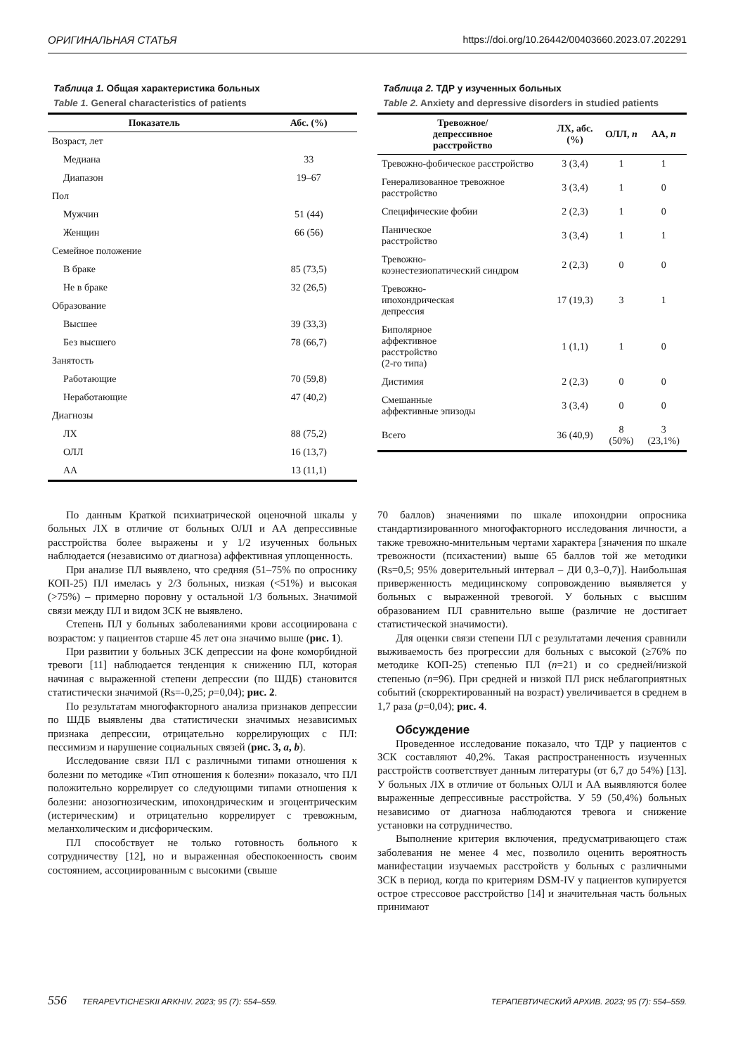ОРИГИНАЛЬНАЯ СТАТЬЯ https://doi.org/10.26442/00403660.2023.07.202291
Таблица 1. Общая характеристика больных
Table 1. General characteristics of patients
| Показатель | Абс. (%) |
| --- | --- |
| Возраст, лет | |
| Медиана | 33 |
| Диапазон | 19–67 |
| Пол | |
| Мужчин | 51 (44) |
| Женщин | 66 (56) |
| Семейное положение | |
| В браке | 85 (73,5) |
| Не в браке | 32 (26,5) |
| Образование | |
| Высшее | 39 (33,3) |
| Без высшего | 78 (66,7) |
| Занятость | |
| Работающие | 70 (59,8) |
| Неработающие | 47 (40,2) |
| Диагнозы | |
| ЛХ | 88 (75,2) |
| ОЛЛ | 16 (13,7) |
| АА | 13 (11,1) |
Таблица 2. ТДР у изученных больных
Table 2. Anxiety and depressive disorders in studied patients
| Тревожное/ депрессивное расстройство | ЛХ, абс. (%) | ОЛЛ, n | АА, n |
| --- | --- | --- | --- |
| Тревожно-фобическое расстройство | 3 (3,4) | 1 | 1 |
| Генерализованное тревожное расстройство | 3 (3,4) | 1 | 0 |
| Специфические фобии | 2 (2,3) | 1 | 0 |
| Паническое расстройство | 3 (3,4) | 1 | 1 |
| Тревожно- коэнестезиопатический синдром | 2 (2,3) | 0 | 0 |
| Тревожно- ипохондрическая депрессия | 17 (19,3) | 3 | 1 |
| Биполярное аффективное расстройство (2-го типа) | 1 (1,1) | 1 | 0 |
| Дистимия | 2 (2,3) | 0 | 0 |
| Смешанные аффективные эпизоды | 3 (3,4) | 0 | 0 |
| Всего | 36 (40,9) | 8 (50%) | 3 (23,1%) |
По данным Краткой психиатрической оценочной шкалы у больных ЛХ в отличие от больных ОЛЛ и АА депрессивные расстройства более выражены и у 1/2 изученных больных наблюдается (независимо от диагноза) аффективная уплощенность.
При анализе ПЛ выявлено, что средняя (51–75% по опроснику КОП-25) ПЛ имелась у 2/3 больных, низкая (<51%) и высокая (>75%) – примерно поровну у остальной 1/3 больных. Значимой связи между ПЛ и видом ЗСК не выявлено.
Степень ПЛ у больных заболеваниями крови ассоциирована с возрастом: у пациентов старше 45 лет она значимо выше (рис. 1).
При развитии у больных ЗСК депрессии на фоне коморбидной тревоги [11] наблюдается тенденция к снижению ПЛ, которая начиная с выраженной степени депрессии (по ШДБ) становится статистически значимой (Rs=-0,25; p=0,04); рис. 2.
По результатам многофакторного анализа признаков депрессии по ШДБ выявлены два статистически значимых независимых признака депрессии, отрицательно коррелирующих с ПЛ: пессимизм и нарушение социальных связей (рис. 3, a, b).
Исследование связи ПЛ с различными типами отношения к болезни по методике «Тип отношения к болезни» показало, что ПЛ положительно коррелирует со следующими типами отношения к болезни: анозогнозическим, ипохондрическим и эгоцентрическим (истерическим) и отрицательно коррелирует с тревожным, меланхолическим и дисфорическим.
ПЛ способствует не только готовность больного к сотрудничеству [12], но и выраженная обеспокоенность своим состоянием, ассоциированным с высокими (свыше
70 баллов) значениями по шкале ипохондрии опросника стандартизированного многофакторного исследования личности, а также тревожно-мнительным чертами характера [значения по шкале тревожности (психастении) выше 65 баллов той же методики (Rs=0,5; 95% доверительный интервал – ДИ 0,3–0,7)]. Наибольшая приверженность медицинскому сопровождению выявляется у больных с выраженной тревогой. У больных с высшим образованием ПЛ сравнительно выше (различие не достигает статистической значимости).
Для оценки связи степени ПЛ с результатами лечения сравнили выживаемость без прогрессии для больных с высокой (≥76% по методике КОП-25) степенью ПЛ (n=21) и со средней/низкой степенью (n=96). При средней и низкой ПЛ риск неблагоприятных событий (скорректированный на возраст) увеличивается в среднем в 1,7 раза (p=0,04); рис. 4.
Обсуждение
Проведенное исследование показало, что ТДР у пациентов с ЗСК составляют 40,2%. Такая распространенность изученных расстройств соответствует данным литературы (от 6,7 до 54%) [13]. У больных ЛХ в отличие от больных ОЛЛ и АА выявляются более выраженные депрессивные расстройства. У 59 (50,4%) больных независимо от диагноза наблюдаются тревога и снижение установки на сотрудничество.
Выполнение критерия включения, предусматривающего стаж заболевания не менее 4 мес, позволило оценить вероятность манифестации изучаемых расстройств у больных с различными ЗСК в период, когда по критериям DSM-IV у пациентов купируется острое стрессовое расстройство [14] и значительная часть больных принимают
556 TERAPEVTICHESKII ARKHIV. 2023; 95 (7): 554–559. ТЕРАПЕВТИЧЕСКИЙ АРХИВ. 2023; 95 (7): 554–559.